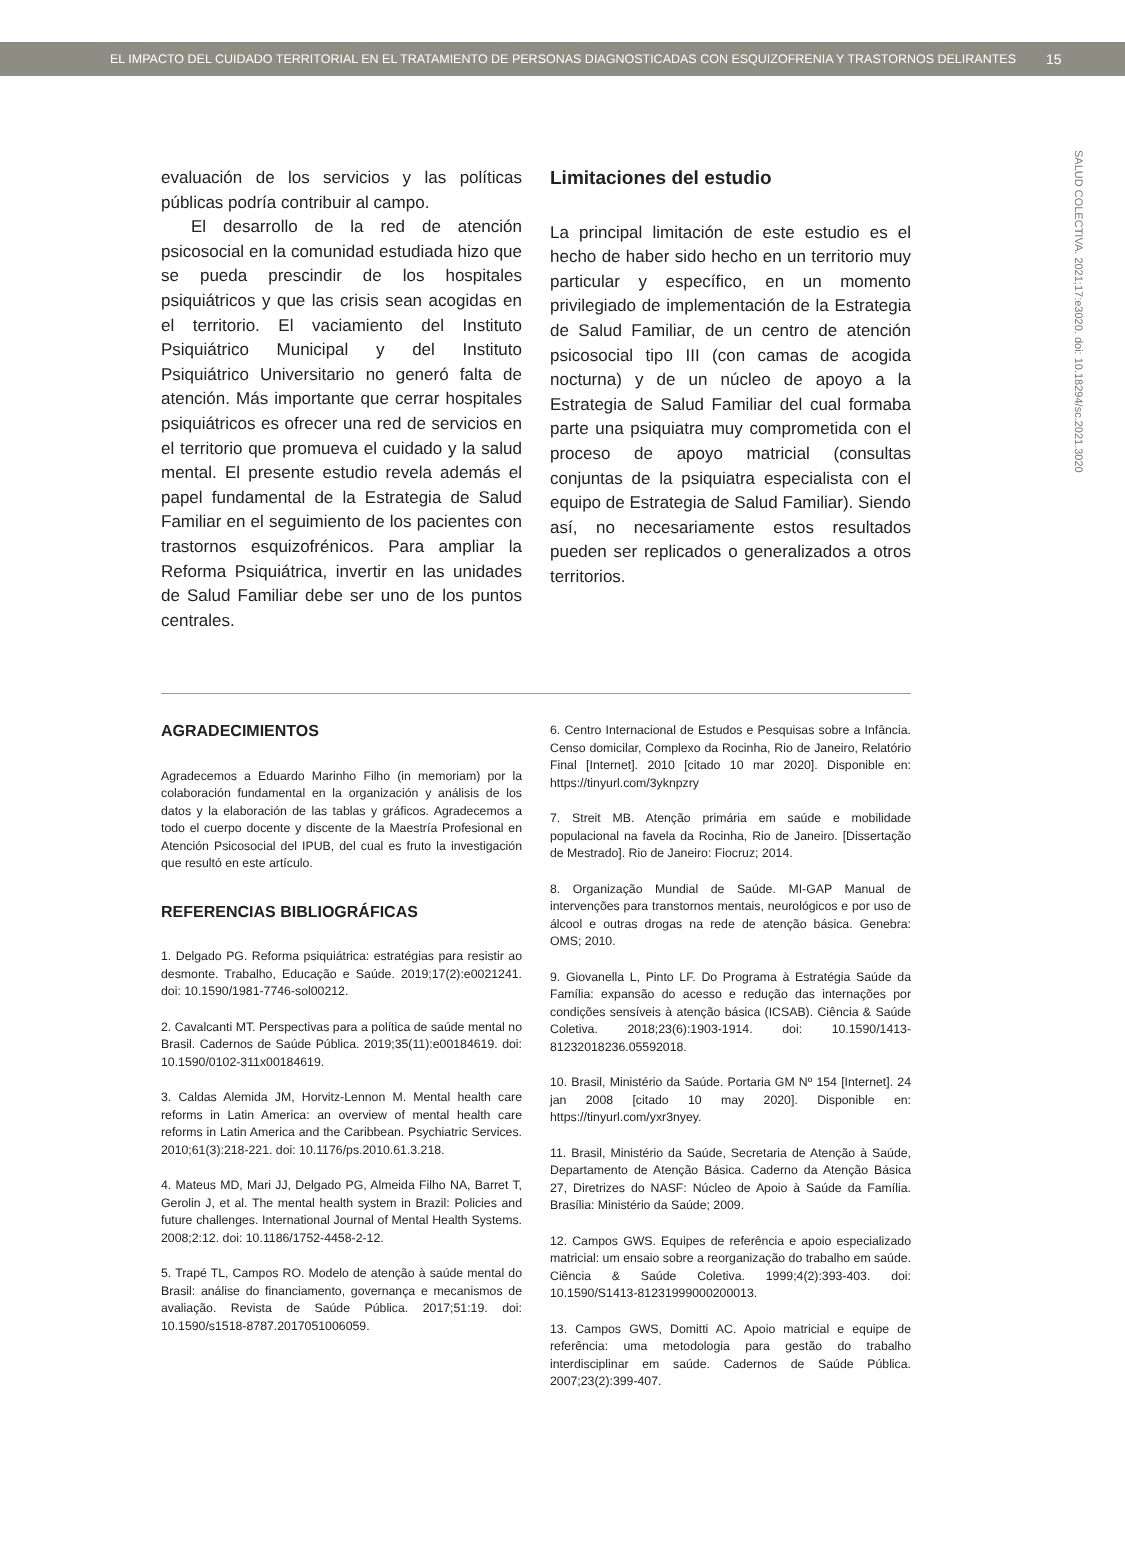EL IMPACTO DEL CUIDADO TERRITORIAL EN EL TRATAMIENTO DE PERSONAS DIAGNOSTICADAS CON ESQUIZOFRENIA Y TRASTORNOS DELIRANTES 15
SALUD COLECTIVA. 2021;17:e3020. doi: 10.18294/sc.2021.3020
evaluación de los servicios y las políticas públicas podría contribuir al campo.
El desarrollo de la red de atención psicosocial en la comunidad estudiada hizo que se pueda prescindir de los hospitales psiquiátricos y que las crisis sean acogidas en el territorio. El vaciamiento del Instituto Psiquiátrico Municipal y del Instituto Psiquiátrico Universitario no generó falta de atención. Más importante que cerrar hospitales psiquiátricos es ofrecer una red de servicios en el territorio que promueva el cuidado y la salud mental. El presente estudio revela además el papel fundamental de la Estrategia de Salud Familiar en el seguimiento de los pacientes con trastornos esquizofrénicos. Para ampliar la Reforma Psiquiátrica, invertir en las unidades de Salud Familiar debe ser uno de los puntos centrales.
Limitaciones del estudio
La principal limitación de este estudio es el hecho de haber sido hecho en un territorio muy particular y específico, en un momento privilegiado de implementación de la Estrategia de Salud Familiar, de un centro de atención psicosocial tipo III (con camas de acogida nocturna) y de un núcleo de apoyo a la Estrategia de Salud Familiar del cual formaba parte una psiquiatra muy comprometida con el proceso de apoyo matricial (consultas conjuntas de la psiquiatra especialista con el equipo de Estrategia de Salud Familiar). Siendo así, no necesariamente estos resultados pueden ser replicados o generalizados a otros territorios.
AGRADECIMIENTOS
Agradecemos a Eduardo Marinho Filho (in memoriam) por la colaboración fundamental en la organización y análisis de los datos y la elaboración de las tablas y gráficos. Agradecemos a todo el cuerpo docente y discente de la Maestría Profesional en Atención Psicosocial del IPUB, del cual es fruto la investigación que resultó en este artículo.
REFERENCIAS BIBLIOGRÁFICAS
1. Delgado PG. Reforma psiquiátrica: estratégias para resistir ao desmonte. Trabalho, Educação e Saúde. 2019;17(2):e0021241. doi: 10.1590/1981-7746-sol00212.
2. Cavalcanti MT. Perspectivas para a política de saúde mental no Brasil. Cadernos de Saúde Pública. 2019;35(11):e00184619. doi: 10.1590/0102-311x00184619.
3. Caldas Alemida JM, Horvitz-Lennon M. Mental health care reforms in Latin America: an overview of mental health care reforms in Latin America and the Caribbean. Psychiatric Services. 2010;61(3):218-221. doi: 10.1176/ps.2010.61.3.218.
4. Mateus MD, Mari JJ, Delgado PG, Almeida Filho NA, Barret T, Gerolin J, et al. The mental health system in Brazil: Policies and future challenges. International Journal of Mental Health Systems. 2008;2:12. doi: 10.1186/1752-4458-2-12.
5. Trapé TL, Campos RO. Modelo de atenção à saúde mental do Brasil: análise do financiamento, governança e mecanismos de avaliação. Revista de Saúde Pública. 2017;51:19. doi: 10.1590/s1518-8787.2017051006059.
6. Centro Internacional de Estudos e Pesquisas sobre a Infância. Censo domicilar, Complexo da Rocinha, Rio de Janeiro, Relatório Final [Internet]. 2010 [citado 10 mar 2020]. Disponible en: https://tinyurl.com/3yknpzry
7. Streit MB. Atenção primária em saúde e mobilidade populacional na favela da Rocinha, Rio de Janeiro. [Dissertação de Mestrado]. Rio de Janeiro: Fiocruz; 2014.
8. Organização Mundial de Saúde. MI-GAP Manual de intervenções para transtornos mentais, neurológicos e por uso de álcool e outras drogas na rede de atenção básica. Genebra: OMS; 2010.
9. Giovanella L, Pinto LF. Do Programa à Estratégia Saúde da Família: expansão do acesso e redução das internações por condições sensíveis à atenção básica (ICSAB). Ciência & Saúde Coletiva. 2018;23(6):1903-1914. doi: 10.1590/1413-81232018236.05592018.
10. Brasil, Ministério da Saúde. Portaria GM Nº 154 [Internet]. 24 jan 2008 [citado 10 may 2020]. Disponible en: https://tinyurl.com/yxr3nyey.
11. Brasil, Ministério da Saúde, Secretaria de Atenção à Saúde, Departamento de Atenção Básica. Caderno da Atenção Básica 27, Diretrizes do NASF: Núcleo de Apoio à Saúde da Família. Brasília: Ministério da Saúde; 2009.
12. Campos GWS. Equipes de referência e apoio especializado matricial: um ensaio sobre a reorganização do trabalho em saúde. Ciência & Saúde Coletiva. 1999;4(2):393-403. doi: 10.1590/S1413-81231999000200013.
13. Campos GWS, Domitti AC. Apoio matricial e equipe de referência: uma metodologia para gestão do trabalho interdisciplinar em saúde. Cadernos de Saúde Pública. 2007;23(2):399-407.